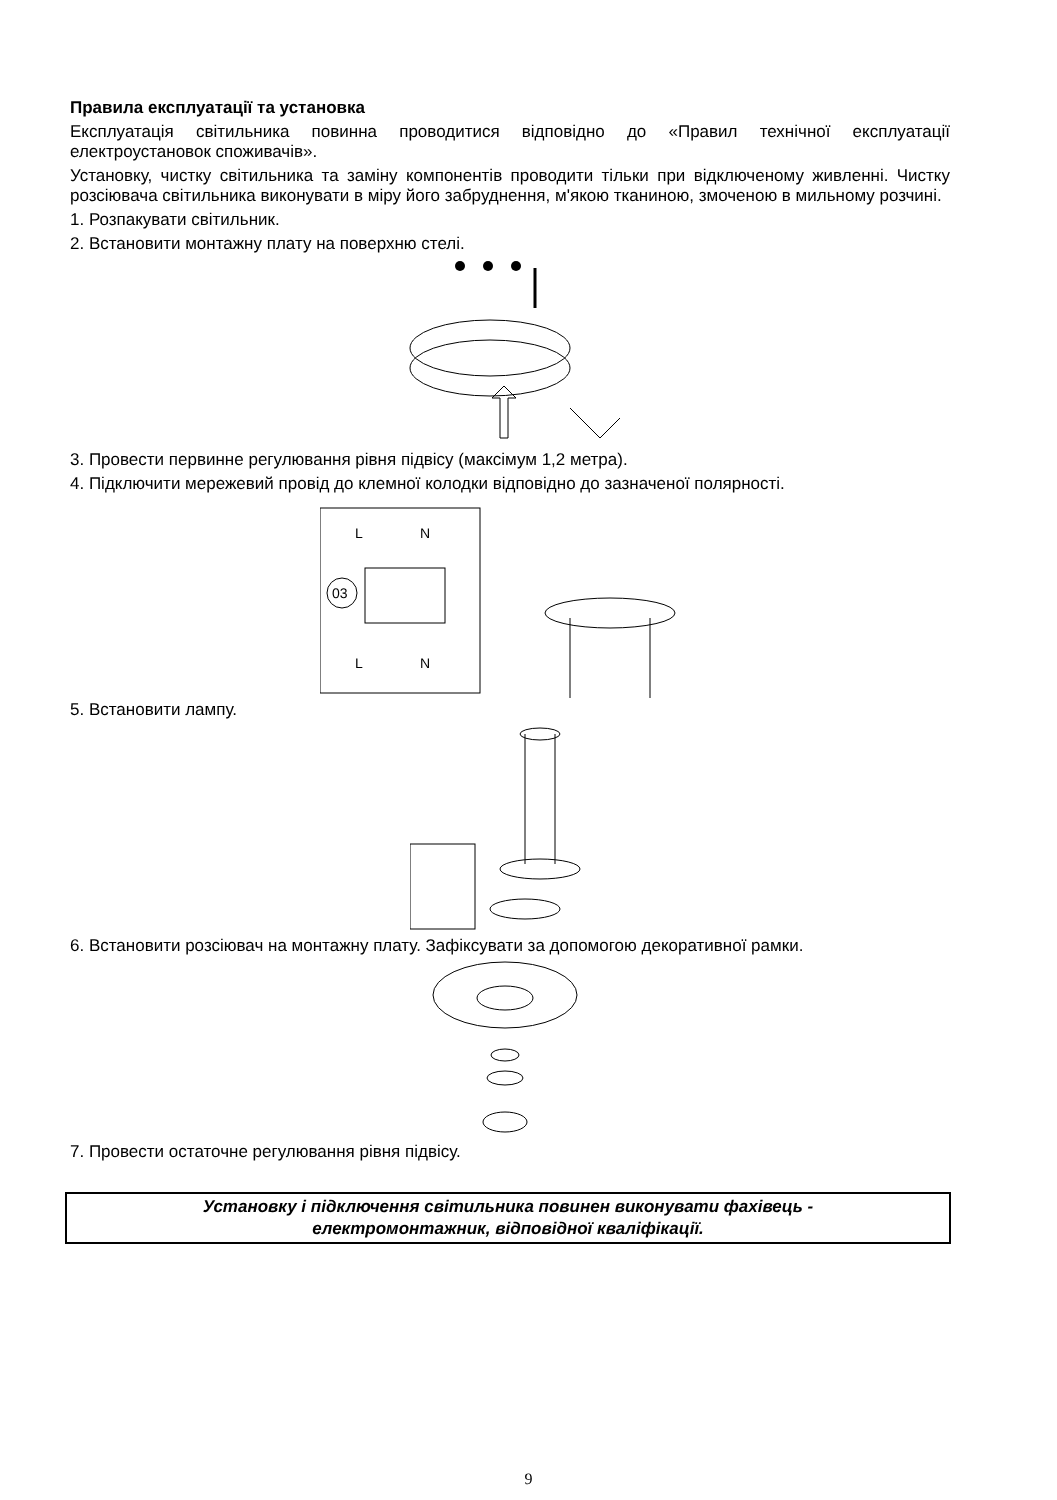Правила експлуатації та установка
Експлуатація світильника повинна проводитися відповідно до «Правил технічної експлуатації електроустановок споживачів».
Установку, чистку світильника та заміну компонентів проводити тільки при відключеному живленні. Чистку розсіювача світильника виконувати в міру його забруднення, м'якою тканиною, змоченою в мильному розчині.
1. Розпакувати світильник.
2. Встановити монтажну плату на поверхню стелі.
3. Провести первинне регулювання рівня підвісу (максімум 1,2 метра).
4. Підключити мережевий провід до клемної колодки відповідно до зазначеної полярності.
L
N
03
L
N
5. Встановити лампу.
6. Встановити розсіювач на монтажну плату. Зафіксувати за допомогою декоративної рамки.
7. Провести остаточне регулювання рівня підвісу.
Установку і підключення світильника повинен виконувати фахівець -
електромонтажник, відповідної кваліфікації.
9